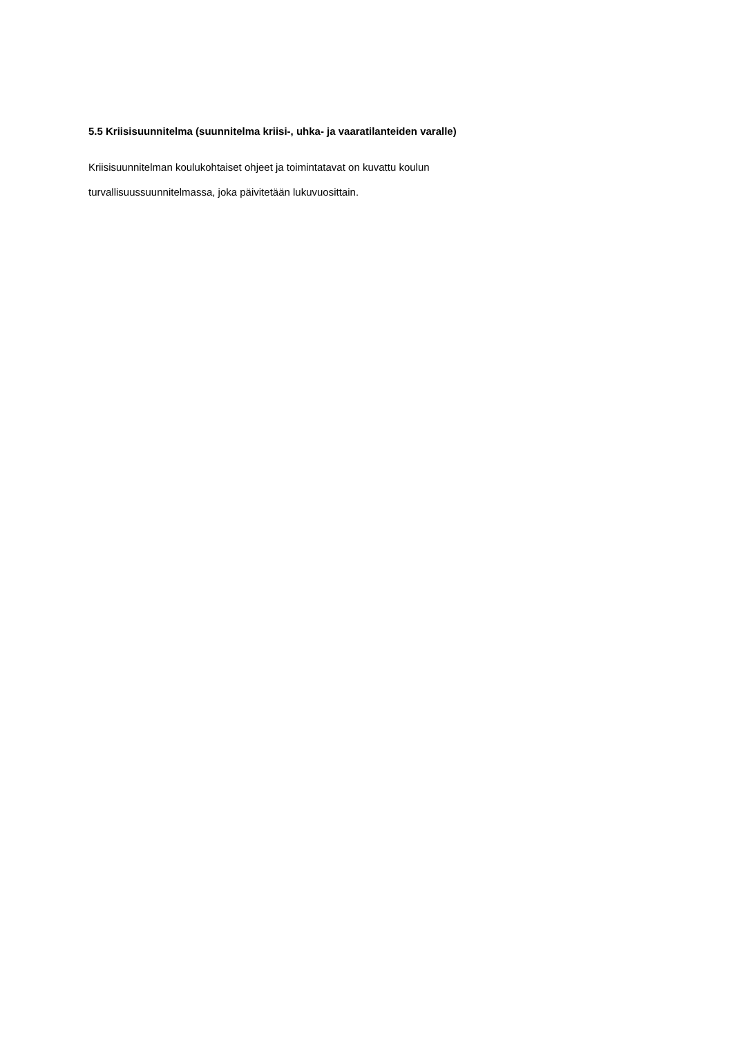5.5 Kriisisuunnitelma (suunnitelma kriisi-, uhka- ja vaaratilanteiden varalle)
Kriisisuunnitelman koulukohtaiset ohjeet ja toimintatavat on kuvattu koulun
turvallisuussuunnitelmassa, joka päivitetään lukuvuosittain.